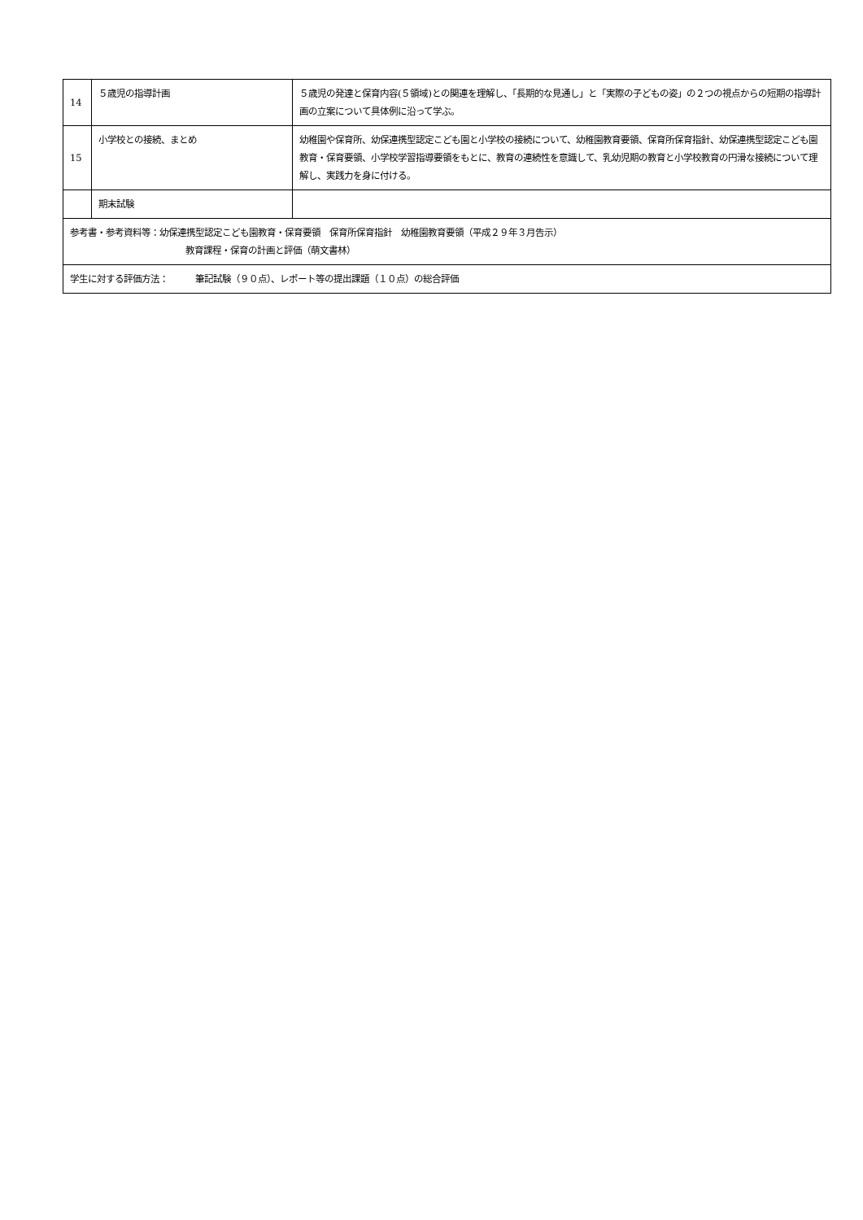| 14 | ５歳児の指導計画 | ５歳児の発達と保育内容(５領域)との関連を理解し、「長期的な見通し」と「実際の子どもの姿」の２つの視点からの短期の指導計画の立案について具体例に沿って学ぶ。 |
| 15 | 小学校との接続、まとめ | 幼稚園や保育所、幼保連携型認定こども園と小学校の接続について、幼稚園教育要領、保育所保育指針、幼保連携型認定こども園教育・保育要領、小学校学習指導要領をもとに、教育の連続性を意識して、乳幼児期の教育と小学校教育の円滑な接続について理解し、実践力を身に付ける。 |
| | 期末試験 | |
| 参考書・参考資料等：幼保連携型認定こども園教育・保育要領 保育所保育指針 幼稚園教育要領（平成２９年３月告示） 教育課程・保育の計画と評価（萌文書林） | | |
| 学生に対する評価方法： 筆記試験（９０点）、レポート等の提出課題（１０点）の総合評価 | | |